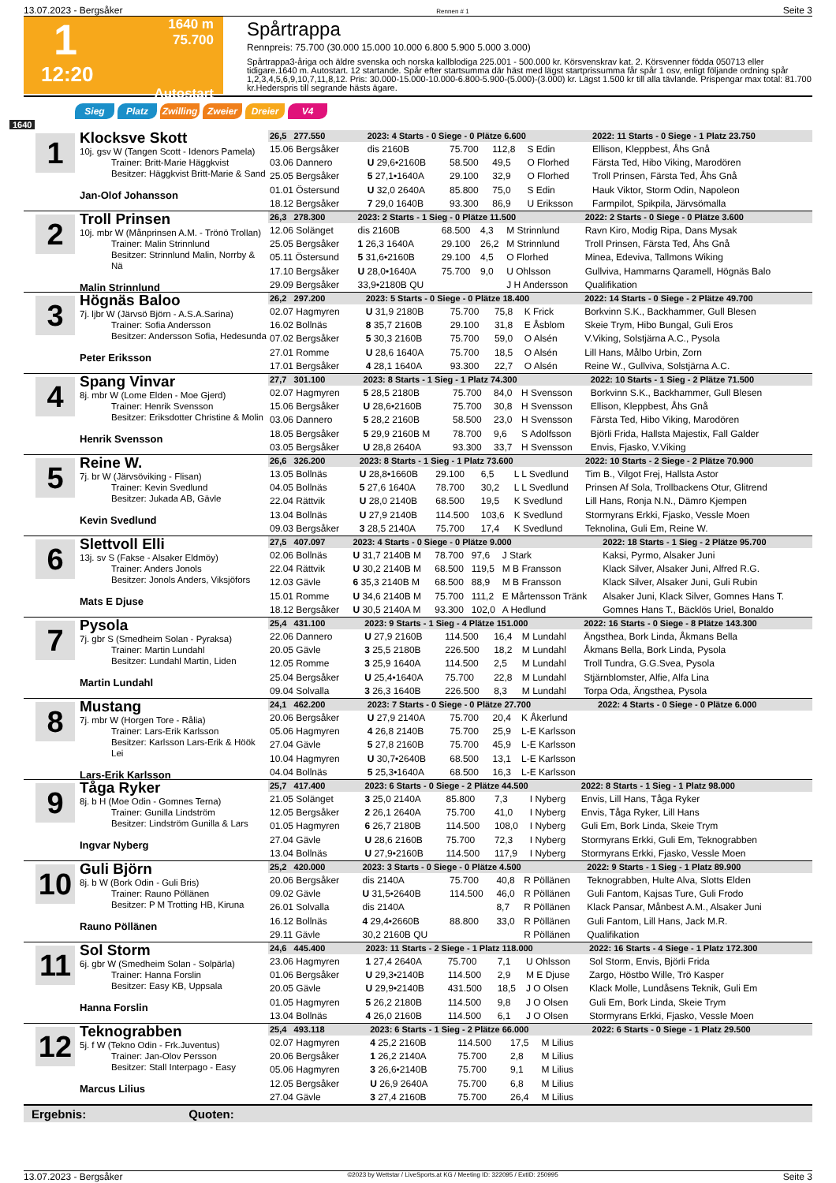13.07.2023 - Bergsåker Rennen # 1 Seite 3
1
1640 m
75.700
12:20
Autostart
Spårtrappa
Rennpreis: 75.700 (30.000 15.000 10.000 6.800 5.900 5.000 3.000)
Spårtrappa3-åriga och äldre svenska och norska kallblodiga 225.001 - 500.000 kr. Körsvenskrav kat. 2. Körsvenner födda 050713 eller tidigare.1640 m. Autostart. 12 startande. Spår efter startsumma där häst med lägst startprissumma får spår 1 osv, enligt följande ordning spår 1,2,3,4,5,6,9,10,7,11,8,12. Pris: 30.000-15.000-10.000-6.800-5.900-(5.000)-(3.000) kr. Lägst 1.500 kr till alla tävlande. Prispengar max total: 81.700 kr.Hederspris till segrande hästs ägare.
Sieg Platz Zwilling Zweier Dreier V4
1640
1
Klocksve Skott
10j. gsv W (Tangen Scott - Idenors Pamela)
Trainer: Britt-Marie Häggkvist
Besitzer: Häggkvist Britt-Marie & Sand
Jan-Olof Johansson
| 26,5 277.550 | 2023: 4 Starts - 0 Siege - 0 Plätze 6.600 | | | | 2022: 11 Starts - 0 Siege - 1 Platz 23.750 |
| 15.06 Bergsåker | dis 2160B | 75.700 | 112,8 | S Edin | Ellison, Kleppbest, Åhs Gnå |
| 03.06 Dannero | U 29,6•2160B | 58.500 | 49,5 | O Florhed | Färsta Ted, Hibo Viking, Marodören |
| 25.05 Bergsåker | 5 27,1•1640A | 29.100 | 32,9 | O Florhed | Troll Prinsen, Färsta Ted, Åhs Gnå |
| 01.01 Östersund | U 32,0 2640A | 85.800 | 75,0 | S Edin | Hauk Viktor, Storm Odin, Napoleon |
| 18.12 Bergsåker | 7 29,0 1640B | 93.300 | 86,9 | U Eriksson | Farmpilot, Spikpila, Järvsömalla |
2
Troll Prinsen
10j. mbr W (Månprinsen A.M. - Trönö Trollan)
Trainer: Malin Strinnlund
Besitzer: Strinnlund Malin, Norrby & Nä
Malin Strinnlund
| 26,3 278.300 | 2023: 2 Starts - 1 Sieg - 0 Plätze 11.500 | | | | 2022: 2 Starts - 0 Siege - 0 Plätze 3.600 |
| 12.06 Solänget | dis 2160B | 68.500 | 4,3 | M Strinnlund | Ravn Kiro, Modig Ripa, Dans Mysak |
| 25.05 Bergsåker | 1 26,3 1640A | 29.100 | 26,2 | M Strinnlund | Troll Prinsen, Färsta Ted, Åhs Gnå |
| 05.11 Östersund | 5 31,6•2160B | 29.100 | 4,5 | O Florhed | Minea, Edeviva, Tallmons Wiking |
| 17.10 Bergsåker | U 28,0•1640A | 75.700 | 9,0 | U Ohlsson | Gullviva, Hammarns Qaramell, Högnäs Balo |
| 29.09 Bergsåker | 33,9•2180B QU | | | J H Andersson | Qualifikation |
3
Högnäs Baloo
7j. ljbr W (Järvsö Björn - A.S.A.Sarina)
Trainer: Sofia Andersson
Besitzer: Andersson Sofia, Hedesunda
Peter Eriksson
| 26,2 297.200 | 2023: 5 Starts - 0 Siege - 0 Plätze 18.400 | | | | 2022: 14 Starts - 0 Siege - 2 Plätze 49.700 |
| 02.07 Hagmyren | U 31,9 2180B | 75.700 | 75,8 | K Frick | Borkvinn S.K., Backhammer, Gull Blesen |
| 16.02 Bollnäs | 8 35,7 2160B | 29.100 | 31,8 | E Åsblom | Skeie Trym, Hibo Bungal, Guli Eros |
| 07.02 Bergsåker | 5 30,3 2160B | 75.700 | 59,0 | O Alsén | V.Viking, Solstjärna A.C., Pysola |
| 27.01 Romme | U 28,6 1640A | 75.700 | 18,5 | O Alsén | Lill Hans, Målbo Urbin, Zorn |
| 17.01 Bergsåker | 4 28,1 1640A | 93.300 | 22,7 | O Alsén | Reine W., Gullviva, Solstjärna A.C. |
4
Spang Vinvar
8j. mbr W (Lome Elden - Moe Gjerd)
Trainer: Henrik Svensson
Besitzer: Eriksdotter Christine & Molin
Henrik Svensson
| 27,7 301.100 | 2023: 8 Starts - 1 Sieg - 1 Platz 74.300 | | | | 2022: 10 Starts - 1 Sieg - 2 Plätze 71.500 |
| 02.07 Hagmyren | 5 28,5 2180B | 75.700 | 84,0 | H Svensson | Borkvinn S.K., Backhammer, Gull Blesen |
| 15.06 Bergsåker | U 28,6•2160B | 75.700 | 30,8 | H Svensson | Ellison, Kleppbest, Åhs Gnå |
| 03.06 Dannero | 5 28,2 2160B | 58.500 | 23,0 | H Svensson | Färsta Ted, Hibo Viking, Marodören |
| 18.05 Bergsåker | 5 29,9 2160B M | 78.700 | 9,6 | S Adolfsson | Björli Frida, Hallsta Majestix, Fall Galder |
| 03.05 Bergsåker | U 28,8 2640A | 93.300 | 33,7 | H Svensson | Envis, Fjasko, V.Viking |
5
Reine W.
7j. br W (Järvsöviking - Flisan)
Trainer: Kevin Svedlund
Besitzer: Jukada AB, Gävle
Kevin Svedlund
| 26,6 326.200 | 2023: 8 Starts - 1 Sieg - 1 Platz 73.600 | | | | 2022: 10 Starts - 2 Siege - 2 Plätze 70.900 |
| 13.05 Bollnäs | U 28,8•1660B | 29.100 | 6,5 | L L Svedlund | Tim B., Vilgot Frej, Hallsta Astor |
| 04.05 Bollnäs | 5 27,6 1640A | 78.700 | 30,2 | L L Svedlund | Prinsen Af Sola, Trollbackens Otur, Glitrend |
| 22.04 Rättvik | U 28,0 2140B | 68.500 | 19,5 | K Svedlund | Lill Hans, Ronja N.N., Dämro Kjempen |
| 13.04 Bollnäs | U 27,9 2140B | 114.500 | 103,6 | K Svedlund | Stormyrans Erkki, Fjasko, Vessle Moen |
| 09.03 Bergsåker | 3 28,5 2140A | 75.700 | 17,4 | K Svedlund | Teknolina, Guli Em, Reine W. |
6
Slettvoll Elli
13j. sv S (Fakse - Alsaker Eldmöy)
Trainer: Anders Jonols
Besitzer: Jonols Anders, Viksjöfors
Mats E Djuse
| 27,5 407.097 | 2023: 4 Starts - 0 Siege - 0 Plätze 9.000 | | | | 2022: 18 Starts - 1 Sieg - 2 Plätze 95.700 |
| 02.06 Bollnäs | U 31,7 2140B M | 78.700 | 97,6 | J Stark | Kaksi, Pyrmo, Alsaker Juni |
| 22.04 Rättvik | U 30,2 2140B M | 68.500 | 119,5 | M B Fransson | Klack Silver, Alsaker Juni, Alfred R.G. |
| 12.03 Gävle | 6 35,3 2140B M | 68.500 | 88,9 | M B Fransson | Klack Silver, Alsaker Juni, Guli Rubin |
| 15.01 Romme | U 34,6 2140B M | 75.700 | 111,2 | E Mårtensson Tränk | Alsaker Juni, Klack Silver, Gomnes Hans T. |
| 18.12 Bergsåker | U 30,5 2140A M | 93.300 | 102,0 | A Hedlund | Gomnes Hans T., Bäcklös Uriel, Bonaldo |
7
Pysola
7j. gbr S (Smedheim Solan - Pyraksa)
Trainer: Martin Lundahl
Besitzer: Lundahl Martin, Liden
Martin Lundahl
| 25,4 431.100 | 2023: 9 Starts - 1 Sieg - 4 Plätze 151.000 | | | | 2022: 16 Starts - 0 Siege - 8 Plätze 143.300 |
| 22.06 Dannero | U 27,9 2160B | 114.500 | 16,4 | M Lundahl | Ängsthea, Bork Linda, Åkmans Bella |
| 20.05 Gävle | 3 25,5 2180B | 226.500 | 18,2 | M Lundahl | Åkmans Bella, Bork Linda, Pysola |
| 12.05 Romme | 3 25,9 1640A | 114.500 | 2,5 | M Lundahl | Troll Tundra, G.G.Svea, Pysola |
| 25.04 Bergsåker | U 25,4•1640A | 75.700 | 22,8 | M Lundahl | Stjärnblomster, Alfie, Alfa Lina |
| 09.04 Solvalla | 3 26,3 1640B | 226.500 | 8,3 | M Lundahl | Torpa Oda, Ängsthea, Pysola |
8
Mustang
7j. mbr W (Horgen Tore - Rålia)
Trainer: Lars-Erik Karlsson
Besitzer: Karlsson Lars-Erik & Höök Lei
Lars-Erik Karlsson
| 24,1 462.200 | 2023: 7 Starts - 0 Siege - 0 Plätze 27.700 | | | | 2022: 4 Starts - 0 Siege - 0 Plätze 6.000 |
| 20.06 Bergsåker | U 27,9 2140A | 75.700 | 20,4 | K Åkerlund | |
| 05.06 Hagmyren | 4 26,8 2140B | 75.700 | 25,9 | L-E Karlsson | |
| 27.04 Gävle | 5 27,8 2160B | 75.700 | 45,9 | L-E Karlsson | |
| 10.04 Hagmyren | U 30,7•2640B | 68.500 | 13,1 | L-E Karlsson | |
| 04.04 Bollnäs | 5 25,3•1640A | 68.500 | 16,3 | L-E Karlsson | |
9
Tåga Ryker
8j. b H (Moe Odin - Gomnes Terna)
Trainer: Gunilla Lindström
Besitzer: Lindström Gunilla & Lars
Ingvar Nyberg
| 25,7 417.400 | 2023: 6 Starts - 0 Siege - 2 Plätze 44.500 | | | | 2022: 8 Starts - 1 Sieg - 1 Platz 98.000 |
| 21.05 Solänget | 3 25,0 2140A | 85.800 | 7,3 | I Nyberg | Envis, Lill Hans, Tåga Ryker |
| 12.05 Bergsåker | 2 26,1 2640A | 75.700 | 41,0 | I Nyberg | Envis, Tåga Ryker, Lill Hans |
| 01.05 Hagmyren | 6 26,7 2180B | 114.500 | 108,0 | I Nyberg | Guli Em, Bork Linda, Skeie Trym |
| 27.04 Gävle | U 28,6 2160B | 75.700 | 72,3 | I Nyberg | Stormyrans Erkki, Guli Em, Teknograbben |
| 13.04 Bollnäs | U 27,9•2160B | 114.500 | 117,9 | I Nyberg | Stormyrans Erkki, Fjasko, Vessle Moen |
10
Guli Björn
8j. b W (Bork Odin - Guli Bris)
Trainer: Rauno Pöllänen
Besitzer: P M Trotting HB, Kiruna
Rauno Pöllänen
| 25,2 420.000 | 2023: 3 Starts - 0 Siege - 0 Plätze 4.500 | | | | 2022: 9 Starts - 1 Sieg - 1 Platz 89.900 |
| 20.06 Bergsåker | dis 2140A | 75.700 | 40,8 | R Pöllänen | Teknograbben, Hulte Alva, Slotts Elden |
| 09.02 Gävle | U 31,5•2640B | 114.500 | 46,0 | R Pöllänen | Guli Fantom, Kajsas Ture, Guli Frodo |
| 26.01 Solvalla | dis 2140A | | 8,7 | R Pöllänen | Klack Pansar, Månbest A.M., Alsaker Juni |
| 16.12 Bollnäs | 4 29,4•2660B | 88.800 | 33,0 | R Pöllänen | Guli Fantom, Lill Hans, Jack M.R. |
| 29.11 Gävle | 30,2 2160B QU | | | R Pöllänen | Qualifikation |
11
Sol Storm
6j. gbr W (Smedheim Solan - Solpärla)
Trainer: Hanna Forslin
Besitzer: Easy KB, Uppsala
Hanna Forslin
| 24,6 445.400 | 2023: 11 Starts - 2 Siege - 1 Platz 118.000 | | | | 2022: 16 Starts - 4 Siege - 1 Platz 172.300 |
| 23.06 Hagmyren | 1 27,4 2640A | 75.700 | 7,1 | U Ohlsson | Sol Storm, Envis, Björli Frida |
| 01.06 Bergsåker | U 29,3•2140B | 114.500 | 2,9 | M E Djuse | Zargo, Höstbo Wille, Trö Kasper |
| 20.05 Gävle | U 29,9•2140B | 431.500 | 18,5 | J O Olsen | Klack Molle, Lundåsens Teknik, Guli Em |
| 01.05 Hagmyren | 5 26,2 2180B | 114.500 | 9,8 | J O Olsen | Guli Em, Bork Linda, Skeie Trym |
| 13.04 Bollnäs | 4 26,0 2160B | 114.500 | 6,1 | J O Olsen | Stormyrans Erkki, Fjasko, Vessle Moen |
12
Teknograbben
5j. f W (Tekno Odin - Frk.Juventus)
Trainer: Jan-Olov Persson
Besitzer: Stall Interpago - Easy
Marcus Lilius
| 25,4 493.118 | 2023: 6 Starts - 1 Sieg - 2 Plätze 66.000 | | | | 2022: 6 Starts - 0 Siege - 1 Platz 29.500 |
| 02.07 Hagmyren | 4 25,2 2160B | 114.500 | 17,5 | M Lilius | |
| 20.06 Bergsåker | 1 26,2 2140A | 75.700 | 2,8 | M Lilius | |
| 05.06 Hagmyren | 3 26,6•2140B | 75.700 | 9,1 | M Lilius | |
| 12.05 Bergsåker | U 26,9 2640A | 75.700 | 6,8 | M Lilius | |
| 27.04 Gävle | 3 27,4 2160B | 75.700 | 26,4 | M Lilius | |
Ergebnis: Quoten:
13.07.2023 - Bergsåker ©2023 by Wettstar / LiveSports.at KG / Meeting ID: 322095 / ExtID: 250995 Seite 3